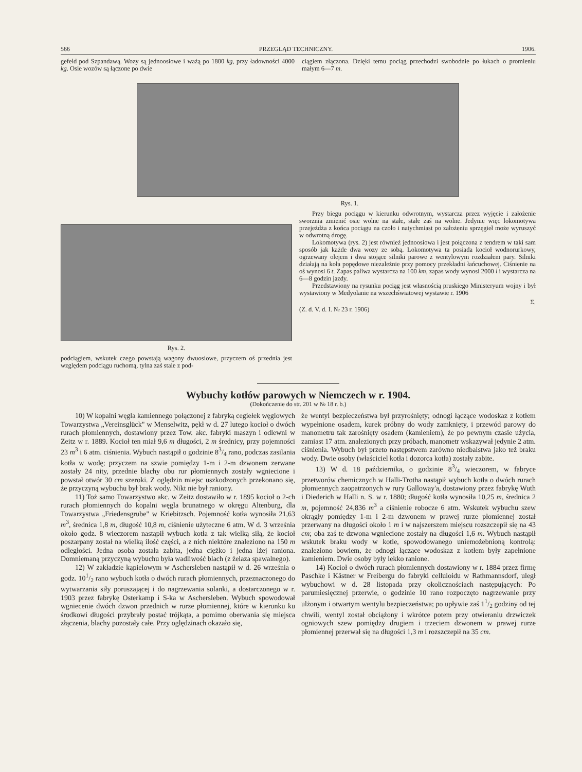566 PRZEGLĄD TECHNICZNY. 1906.
gefeld pod Szpandawą. Wozy są jednoosiowe i ważą po 1800 kg, przy ładowności 4000 kg. Osie wozów są łączone po dwie
ciągiem złączona. Dzięki temu pociąg przechodzi swobodnie po łukach o promieniu małym 6—7 m.
Rys. 1.
Rys. 2.
podciągiem, wskutek czego powstają wagony dwuosiowe, przyczem oś przednia jest względem podciągu ruchomą, tylna zaś stale z pod-
Przy biegu pociągu w kierunku odwrotnym, wystarcza przez wyjęcie i założenie sworznia zmienić osie wolne na stałe, stałe zaś na wolne. Jedynie więc lokomotywa przejeżdża z końca pociągu na czoło i natychmiast po założeniu sprzęgieł może wyruszyć w odwrotną drogę.
Lokomotywa (rys. 2) jest również jednoosiowa i jest połączona z tendrem w taki sam sposób jak każde dwa wozy ze sobą. Lokomotywa ta posiada kocioł wodnorurkowy, ogrzewany olejem i dwa stojące silniki parowe z wentylowym rozdziałem pary. Silniki działają na koła popędowe niezależnie przy pomocy przekładni łańcuchowej. Ciśnienie na oś wynosi 6 t. Zapas paliwa wystarcza na 100 km, zapas wody wynosi 2000 l i wystarcza na 6—8 godzin jazdy.
Przedstawiony na rysunku pociąg jest własnością pruskiego Ministeryum wojny i był wystawiony w Medyolanie na wszechświatowej wystawie r. 1906
Σ.
(Z. d. V. d. I. № 23 r. 1906)
Wybuchy kotłów parowych w Niemczech w r. 1904.
(Dokończenie do str. 201 w № 18 r. b.)
10) W kopalni węgla kamiennego połączonej z fabryką cegiełek węglowych Towarzystwa „Vereinsglück" w Menselwitz, pękł w d. 27 lutego kocioł o dwóch rurach płomiennych, dostawiony przez Tow. akc. fabryki maszyn i odlewni w Zeitz w r. 1889. Kocioł ten miał 9,6 m długości, 2 m średnicy, przy pojemności 23 m<sup>3</sup> i 6 atm. ciśnienia. Wybuch nastąpił o godzinie 83/4 rano, podczas zasilania kotła w wodę; przyczem na szwie pomiędzy 1-m i 2-m dzwonem zerwane zostały 24 nity, przednie blachy obu rur płomiennych zostały wgniecione i powstał otwór 30 cm szeroki. Z oględzin miejsc uszkodzonych przekonano się, że przyczyną wybuchu był brak wody. Nikt nie był raniony.
11) Toż samo Towarzystwo akc. w Zeitz dostawiło w r. 1895 kocioł o 2-ch rurach płomiennych do kopalni węgla brunatnego w okręgu Altenburg, dla Towarzystwa „Friedensgrube" w Kriebitzsch. Pojemność kotła wynosiła 21,63 m<sup>3</sup>, średnica 1,8 m, długość 10,8 m, ciśnienie użyteczne 6 atm. W d. 3 września około godz. 8 wieczorem nastąpił wybuch kotła z tak wielką siłą, że kocioł poszarpany został na wielką ilość części, a z nich niektóre znaleziono na 150 m odległości. Jedna osoba została zabita, jedna ciężko i jedna lżej raniona. Domniemaną przyczyną wybuchu była wadliwość blach (z żelaza spawalnego).
12) W zakładzie kąpielowym w Aschersleben nastąpił w d. 26 września o godz. 101/2 rano wybuch kotła o dwóch rurach płomiennych, przeznaczonego do wytwarzania siły poruszającej i do nagrzewania solanki, a dostarczonego w r. 1903 przez fabrykę Osterkamp i S-ka w Aschersleben. Wybuch spowodował wgniecenie dwóch dzwon przednich w rurze płomiennej, które w kierunku ku środkowi długości przybrały postać trójkąta, a pomimo oberwania się miejsca złączenia, blachy pozostały całe. Przy oględzinach okazało się,
że wentyl bezpieczeństwa był przyrośnięty; odnogi łączące wodoskaz z kotłem wypełnione osadem, kurek próbny do wody zamknięty, i przewód parowy do manometru tak zarośnięty osadem (kamieniem), że po pewnym czasie użycia, zamiast 17 atm. znalezionych przy próbach, manometr wskazywał jedynie 2 atm. ciśnienia. Wybuch był przeto następstwem zarówno niedbalstwa jako też braku wody. Dwie osoby (właściciel kotła i dozorca kotła) zostały zabite.
13) W d. 18 października, o godzinie 83/4 wieczorem, w fabryce przetworów chemicznych w Halli-Trotha nastąpił wybuch kotła o dwóch rurach płomiennych zaopatrzonych w rury Galloway'a, dostawiony przez fabrykę Wuth i Diederich w Halli n. S. w r. 1880; długość kotła wynosiła 10,25 m, średnica 2 m, pojemność 24,836 m<sup>3</sup> a ciśnienie robocze 6 atm. Wskutek wybuchu szew okrągły pomiędzy 1-m i 2-m dzwonem w prawej rurze płomiennej został przerwany na długości około 1 m i w najszerszem miejscu rozszczepił się na 43 cm; oba zaś te dzwona wgniecione zostały na długości 1,6 m. Wybuch nastąpił wskutek braku wody w kotle, spowodowanego uniemożebnioną kontrolą: znaleziono bowiem, że odnogi łączące wodoskaz z kotłem były zapełnione kamieniem. Dwie osoby były lekko ranione.
14) Kocioł o dwóch rurach płomiennych dostawiony w r. 1884 przez firmę Paschke i Kästner w Freibergu do fabryki celluloidu w Rathmannsdorf, uległ wybuchowi w d. 28 listopada przy okolicznościach następujących: Po parumiesięcznej przerwie, o godzinie 10 rano rozpoczęto nagrzewanie przy ulżonym i otwartym wentylu bezpieczeństwa; po upływie zaś 11/2 godziny od tej chwili, wentyl został obciążony i wkrótce potem przy otwieraniu drzwiczek ogniowych szew pomiędzy drugiem i trzeciem dzwonem w prawej rurze płomiennej przerwał się na długości 1,3 m i rozszczepił na 35 cm.